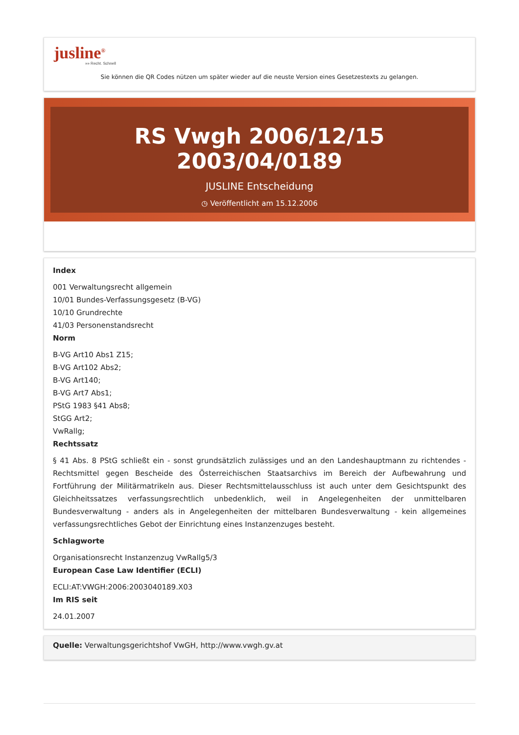jusline<sup>®</sup>
»» Recht. Schnell
Sie können die QR Codes nützen um später wieder auf die neuste Version eines Gesetzestexts zu gelangen.
RS Vwgh 2006/12/15 2003/04/0189
JUSLINE Entscheidung
◷ Veröffentlicht am 15.12.2006
Index
001 Verwaltungsrecht allgemein
10/01 Bundes-Verfassungsgesetz (B-VG)
10/10 Grundrechte
41/03 Personenstandsrecht
Norm
B-VG Art10 Abs1 Z15;
B-VG Art102 Abs2;
B-VG Art140;
B-VG Art7 Abs1;
PStG 1983 §41 Abs8;
StGG Art2;
VwRallg;
Rechtssatz
§ 41 Abs. 8 PStG schließt ein - sonst grundsätzlich zulässiges und an den Landeshauptmann zu richtendes - Rechtsmittel gegen Bescheide des Österreichischen Staatsarchivs im Bereich der Aufbewahrung und Fortführung der Militärmatrikeln aus. Dieser Rechtsmittelausschluss ist auch unter dem Gesichtspunkt des Gleichheitssatzes verfassungsrechtlich unbedenklich, weil in Angelegenheiten der unmittelbaren Bundesverwaltung - anders als in Angelegenheiten der mittelbaren Bundesverwaltung - kein allgemeines verfassungsrechtliches Gebot der Einrichtung eines Instanzenzuges besteht.
Schlagworte
Organisationsrecht Instanzenzug VwRallg5/3
European Case Law Identifier (ECLI)
ECLI:AT:VWGH:2006:2003040189.X03
Im RIS seit
24.01.2007
Quelle: Verwaltungsgerichtshof VwGH, http://www.vwgh.gv.at